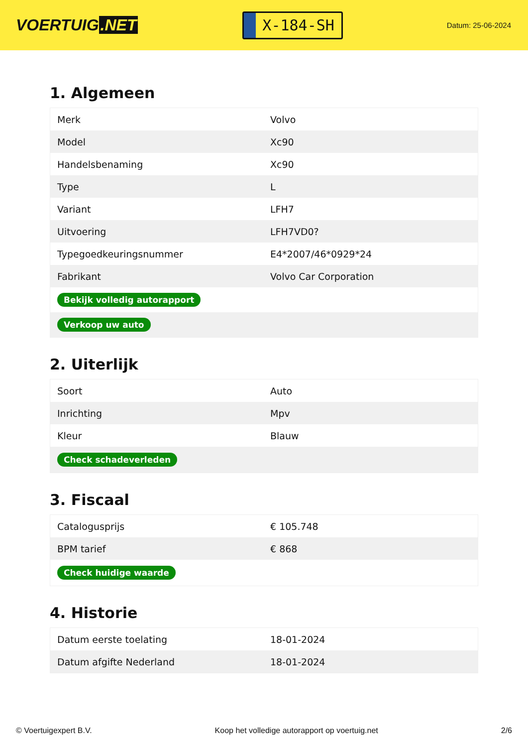VOERTUIG.NET
X-184-SH
Datum: 25-06-2024
1. Algemeen
| Merk | Volvo |
| Model | Xc90 |
| Handelsbenaming | Xc90 |
| Type | L |
| Variant | LFH7 |
| Uitvoering | LFH7VD0? |
| Typegoedkeuringsnummer | E4*2007/46*0929*24 |
| Fabrikant | Volvo Car Corporation |
| Bekijk volledig autorapport | |
| Verkoop uw auto | |
2. Uiterlijk
| Soort | Auto |
| Inrichting | Mpv |
| Kleur | Blauw |
| Check schadeverleden | |
3. Fiscaal
| Catalogusprijs | € 105.748 |
| BPM tarief | € 868 |
| Check huidige waarde | |
4. Historie
| Datum eerste toelating | 18-01-2024 |
| Datum afgifte Nederland | 18-01-2024 |
© Voertuigexpert B.V. Koop het volledige autorapport op voertuig.net 2/6